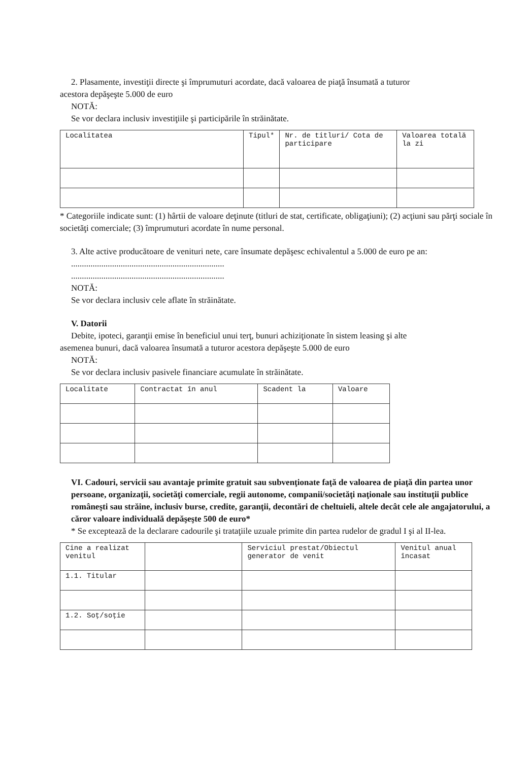2. Plasamente, investiţii directe şi împrumuturi acordate, dacă valoarea de piaţă însumată a tuturor
acestora depăşeşte 5.000 de euro
NOTĂ:
Se vor declara inclusiv investiţiile şi participările în străinătate.
| Localitatea | Tipul* | Nr. de titluri/ Cota de participare | Valoarea totală la zi |
| --- | --- | --- | --- |
* Categoriile indicate sunt: (1) hârtii de valoare deţinute (titluri de stat, certificate, obligaţiuni); (2) acţiuni sau părţi sociale în societăţi comerciale; (3) împrumuturi acordate în nume personal.
3. Alte active producătoare de venituri nete, care însumate depăşesc echivalentul a 5.000 de euro pe an:
.......................................................................
.......................................................................
NOTĂ:
Se vor declara inclusiv cele aflate în străinătate.
V. Datorii
Debite, ipoteci, garanţii emise în beneficiul unui terţ, bunuri achiziţionate în sistem leasing şi alte
asemenea bunuri, dacă valoarea însumată a tuturor acestora depăşeşte 5.000 de euro
NOTĂ:
Se vor declara inclusiv pasivele financiare acumulate în străinătate.
| Localitate | Contractat în anul | Scadent la | Valoare |
| --- | --- | --- | --- |
VI. Cadouri, servicii sau avantaje primite gratuit sau subvenţionate faţă de valoarea de piaţă din partea unor persoane, organizaţii, societăţi comerciale, regii autonome, companii/societăţi naţionale sau instituţii publice româneşti sau străine, inclusiv burse, credite, garanţii, decontări de cheltuieli, altele decât cele ale angajatorului, a căror valoare individuală depăşeşte 500 de euro*
* Se exceptează de la declarare cadourile şi trataţiile uzuale primite din partea rudelor de gradul I şi al II-lea.
| Cine a realizat venitul | | Serviciul prestat/Obiectul generator de venit | Venitul anual încasat |
| --- | --- | --- | --- |
| 1.1. Titular | | | |
| 1.2. Soţ/soţie | | | |